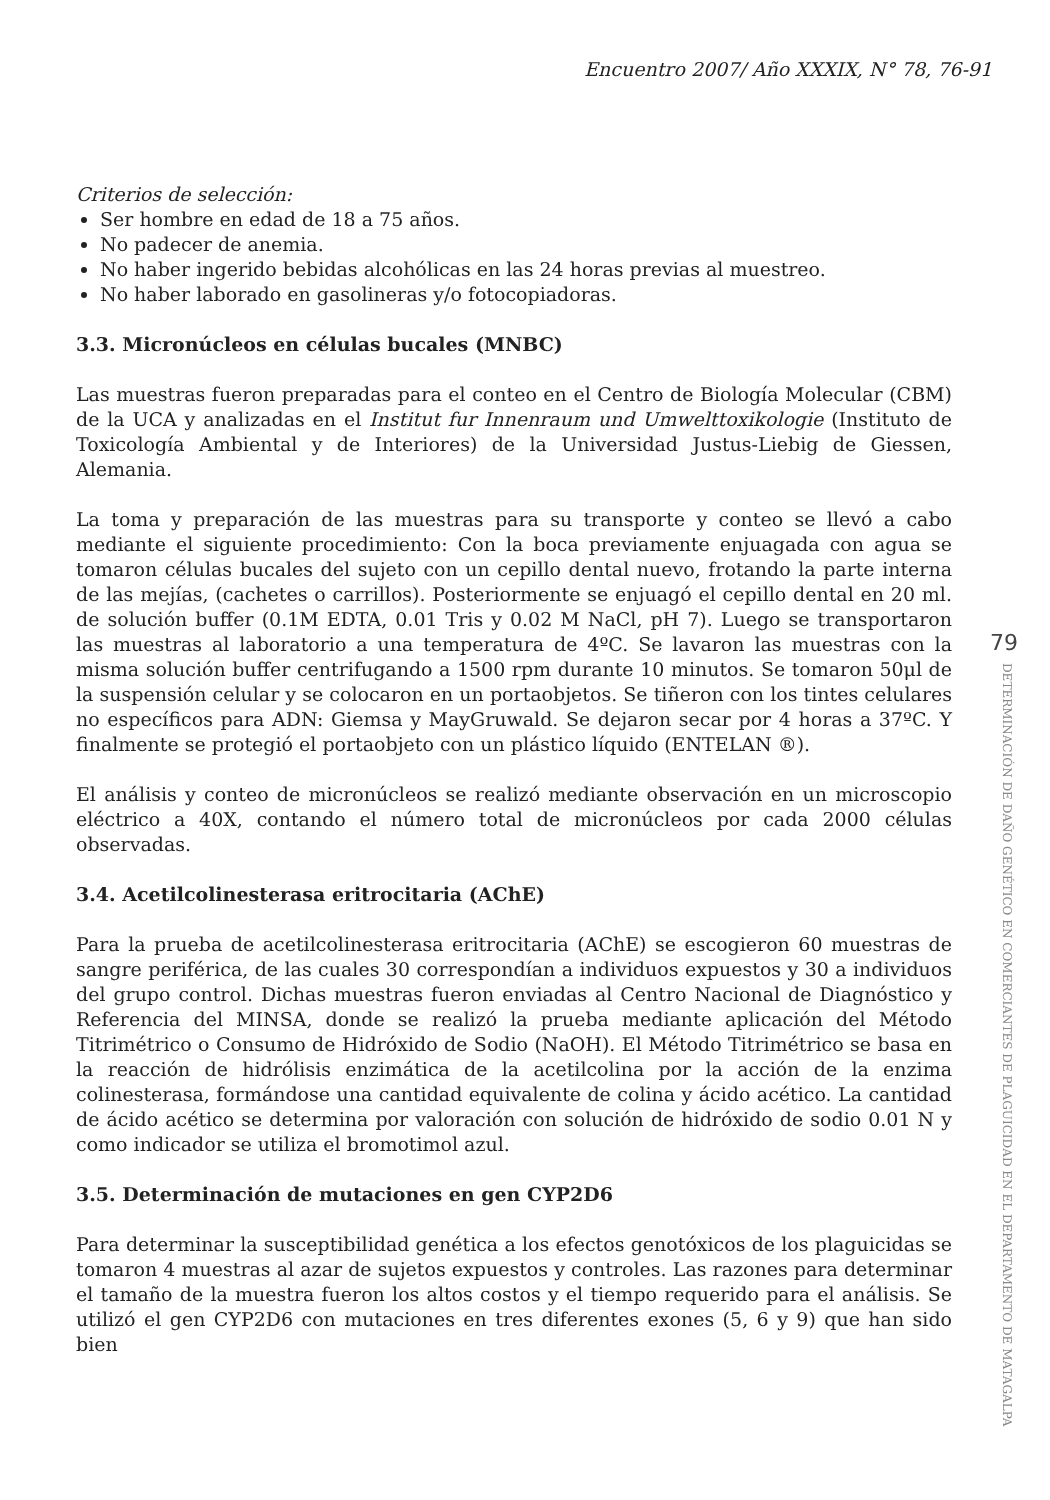Encuentro 2007/ Año XXXIX, N° 78, 76-91
Criterios de selección:
Ser hombre en edad de 18 a 75 años.
No padecer de anemia.
No haber ingerido bebidas alcohólicas en las 24 horas previas al muestreo.
No haber laborado en gasolineras y/o fotocopiadoras.
3.3. Micronúcleos en células bucales (MNBC)
Las muestras fueron preparadas para el conteo en el Centro de Biología Molecular (CBM) de la UCA y analizadas en el Institut fur Innenraum und Umwelttoxikologie (Instituto de Toxicología Ambiental y de Interiores) de la Universidad Justus-Liebig de Giessen, Alemania.
La toma y preparación de las muestras para su transporte y conteo se llevó a cabo mediante el siguiente procedimiento: Con la boca previamente enjuagada con agua se tomaron células bucales del sujeto con un cepillo dental nuevo, frotando la parte interna de las mejías, (cachetes o carrillos). Posteriormente se enjuagó el cepillo dental en 20 ml. de solución buffer (0.1M EDTA, 0.01 Tris y 0.02 M NaCl, pH 7). Luego se transportaron las muestras al laboratorio a una temperatura de 4ºC. Se lavaron las muestras con la misma solución buffer centrifugando a 1500 rpm durante 10 minutos. Se tomaron 50μl de la suspensión celular y se colocaron en un portaobjetos. Se tiñeron con los tintes celulares no específicos para ADN: Giemsa y MayGruwald. Se dejaron secar por 4 horas a 37ºC. Y finalmente se protegió el portaobjeto con un plástico líquido (ENTELAN ®).
El análisis y conteo de micronúcleos se realizó mediante observación en un microscopio eléctrico a 40X, contando el número total de micronúcleos por cada 2000 células observadas.
3.4. Acetilcolinesterasa eritrocitaria (AChE)
Para la prueba de acetilcolinesterasa eritrocitaria (AChE) se escogieron 60 muestras de sangre periférica, de las cuales 30 correspondían a individuos expuestos y 30 a individuos del grupo control. Dichas muestras fueron enviadas al Centro Nacional de Diagnóstico y Referencia del MINSA, donde se realizó la prueba mediante aplicación del Método Titrimétrico o Consumo de Hidróxido de Sodio (NaOH). El Método Titrimétrico se basa en la reacción de hidrólisis enzimática de la acetilcolina por la acción de la enzima colinesterasa, formándose una cantidad equivalente de colina y ácido acético. La cantidad de ácido acético se determina por valoración con solución de hidróxido de sodio 0.01 N y como indicador se utiliza el bromotimol azul.
3.5. Determinación de mutaciones en gen CYP2D6
Para determinar la susceptibilidad genética a los efectos genotóxicos de los plaguicidas se tomaron 4 muestras al azar de sujetos expuestos y controles. Las razones para determinar el tamaño de la muestra fueron los altos costos y el tiempo requerido para el análisis. Se utilizó el gen CYP2D6 con mutaciones en tres diferentes exones (5, 6 y 9) que han sido bien
79
DETERMINACIÓN DE DAÑO GENÉTICO EN COMERCIANTES DE PLAGUICIDAD EN EL DEPARTAMENTO DE MATAGALPA